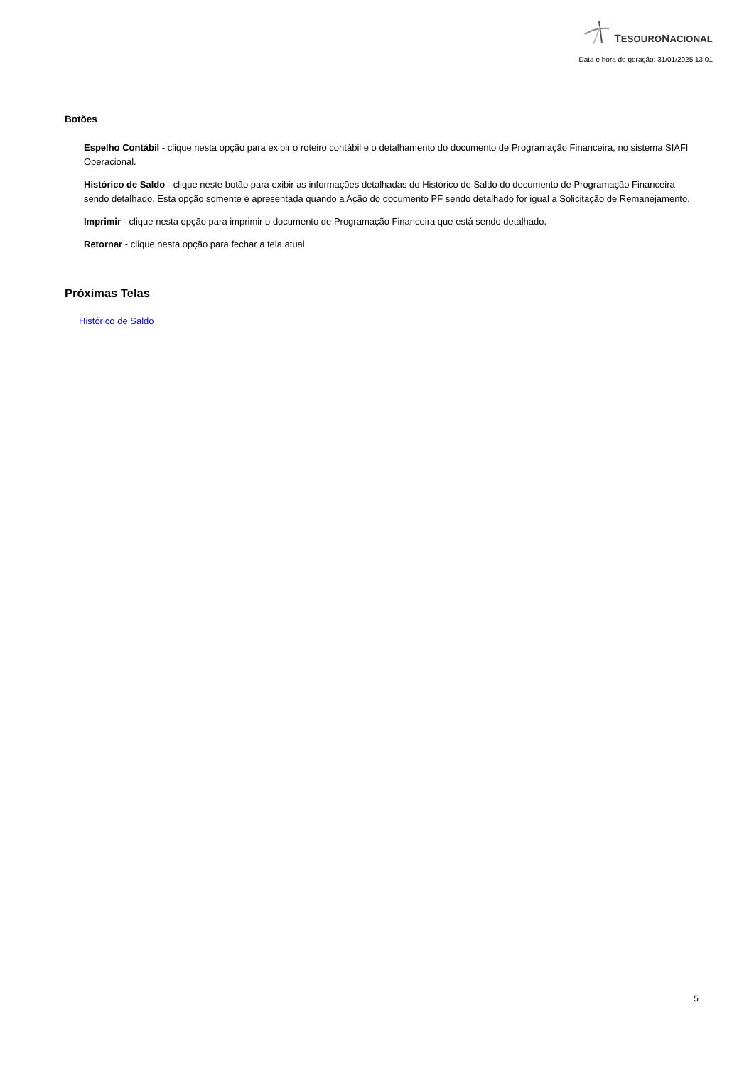TESOURONACIONAL
Data e hora de geração: 31/01/2025 13:01
Botões
Espelho Contábil - clique nesta opção para exibir o roteiro contábil e o detalhamento do documento de Programação Financeira, no sistema SIAFI Operacional.
Histórico de Saldo - clique neste botão para exibir as informações detalhadas do Histórico de Saldo do documento de Programação Financeira sendo detalhado. Esta opção somente é apresentada quando a Ação do documento PF sendo detalhado for igual a Solicitação de Remanejamento.
Imprimir - clique nesta opção para imprimir o documento de Programação Financeira que está sendo detalhado.
Retornar - clique nesta opção para fechar a tela atual.
Próximas Telas
Histórico de Saldo
5